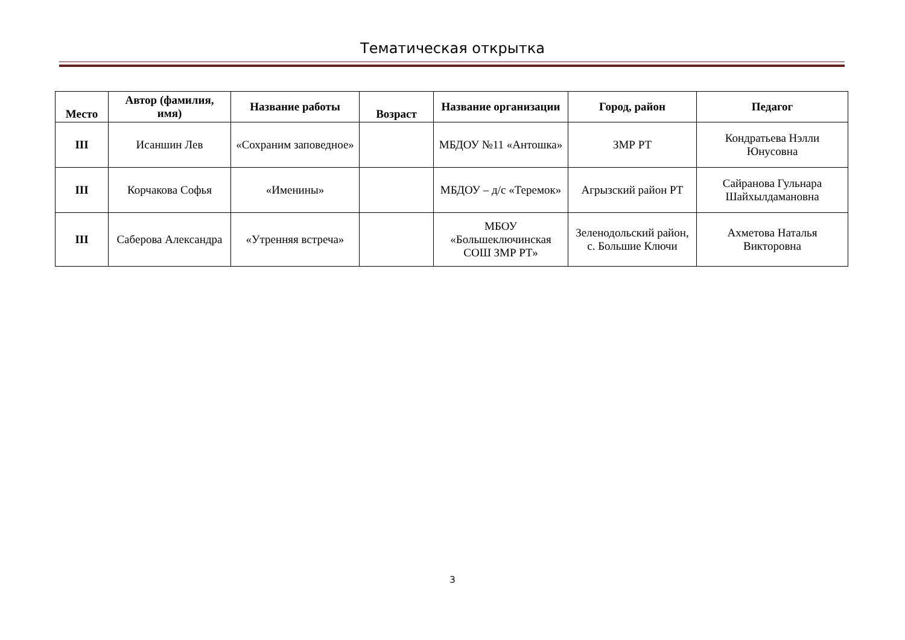Тематическая открытка
| Место | Автор (фамилия, имя) | Название работы | Возраст | Название организации | Город, район | Педагог |
| --- | --- | --- | --- | --- | --- | --- |
| III | Исаншин Лев | «Сохраним заповедное» | | МБДОУ №11 «Антошка» | ЗМР РТ | Кондратьева Нэлли Юнусовна |
| III | Корчакова Софья | «Именины» | | МБДОУ – д/с «Теремок» | Агрызский район РТ | Сайранова Гульнара Шайхылдамановна |
| III | Саберова Александра | «Утренняя встреча» | | МБОУ «Большеключинская СОШ ЗМР РТ» | Зеленодольский район, с. Большие Ключи | Ахметова Наталья Викторовна |
3